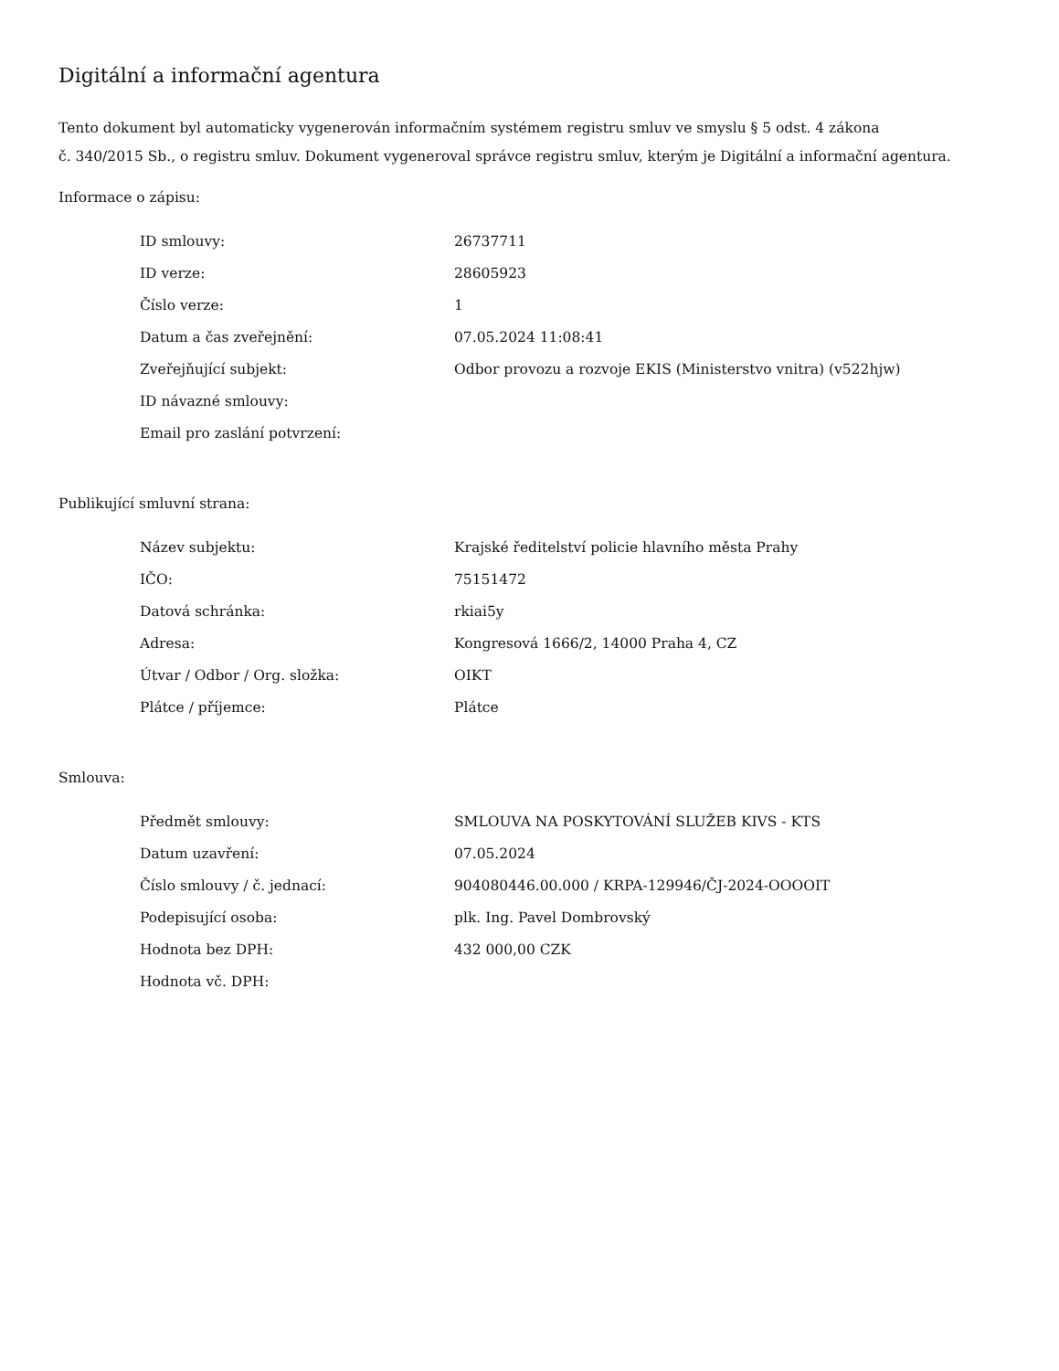Digitální a informační agentura
Tento dokument byl automaticky vygenerován informačním systémem registru smluv ve smyslu § 5 odst. 4 zákona
č. 340/2015 Sb., o registru smluv. Dokument vygeneroval správce registru smluv, kterým je Digitální a informační agentura.
Informace o zápisu:
| ID smlouvy: | 26737711 |
| ID verze: | 28605923 |
| Číslo verze: | 1 |
| Datum a čas zveřejnění: | 07.05.2024 11:08:41 |
| Zveřejňující subjekt: | Odbor provozu a rozvoje EKIS (Ministerstvo vnitra) (v522hjw) |
| ID návazné smlouvy: | |
| Email pro zaslání potvrzení: | |
Publikující smluvní strana:
| Název subjektu: | Krajské ředitelství policie hlavního města Prahy |
| IČO: | 75151472 |
| Datová schránka: | rkiai5y |
| Adresa: | Kongresová 1666/2, 14000 Praha 4, CZ |
| Útvar / Odbor / Org. složka: | OIKT |
| Plátce / příjemce: | Plátce |
Smlouva:
| Předmět smlouvy: | SMLOUVA NA POSKYTOVÁNÍ SLUŽEB KIVS - KTS |
| Datum uzavření: | 07.05.2024 |
| Číslo smlouvy / č. jednací: | 904080446.00.000 / KRPA-129946/ČJ-2024-OOOOIT |
| Podepisující osoba: | plk. Ing. Pavel Dombrovský |
| Hodnota bez DPH: | 432 000,00 CZK |
| Hodnota vč. DPH: | |